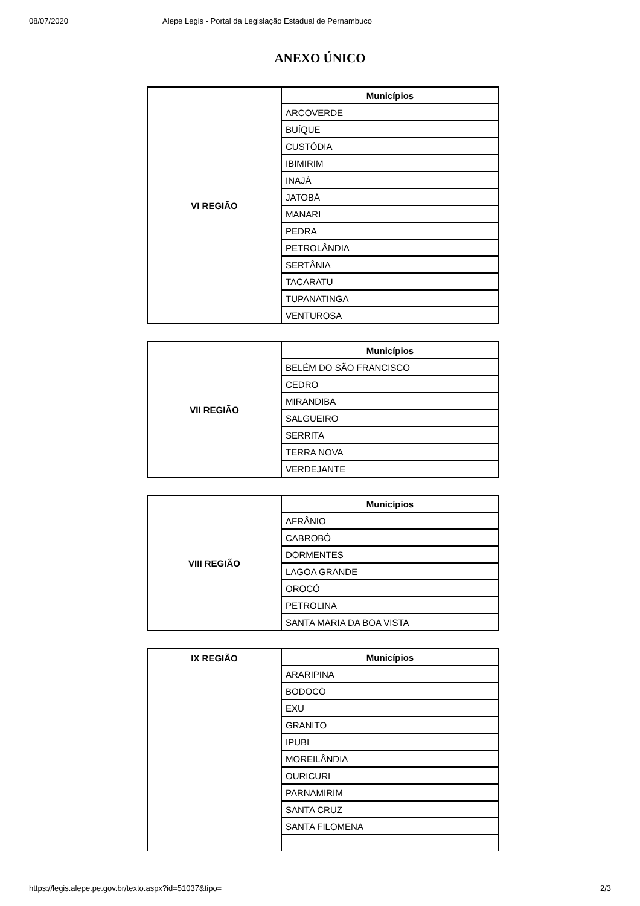08/07/2020 Alepe Legis - Portal da Legislação Estadual de Pernambuco
ANEXO ÚNICO
| VI REGIÃO | Municípios |
| | ARCOVERDE |
| | BUÍQUE |
| | CUSTÓDIA |
| | IBIMIRIM |
| | INAJÁ |
| | JATOBÁ |
| | MANARI |
| | PEDRA |
| | PETROLÂNDIA |
| | SERTÂNIA |
| | TACARATU |
| | TUPANATINGA |
| | VENTUROSA |
| VII REGIÃO | Municípios |
| | BELÉM DO SÃO FRANCISCO |
| | CEDRO |
| | MIRANDIBA |
| | SALGUEIRO |
| | SERRITA |
| | TERRA NOVA |
| | VERDEJANTE |
| VIII REGIÃO | Municípios |
| | AFRÂNIO |
| | CABROBÓ |
| | DORMENTES |
| | LAGOA GRANDE |
| | OROCÓ |
| | PETROLINA |
| | SANTA MARIA DA BOA VISTA |
| IX REGIÃO | Municípios |
| | ARARIPINA |
| | BODOCÓ |
| | EXU |
| | GRANITO |
| | IPUBI |
| | MOREILÂNDIA |
| | OURICURI |
| | PARNAMIRIM |
| | SANTA CRUZ |
| | SANTA FILOMENA |
https://legis.alepe.pe.gov.br/texto.aspx?id=51037&tipo= 2/3